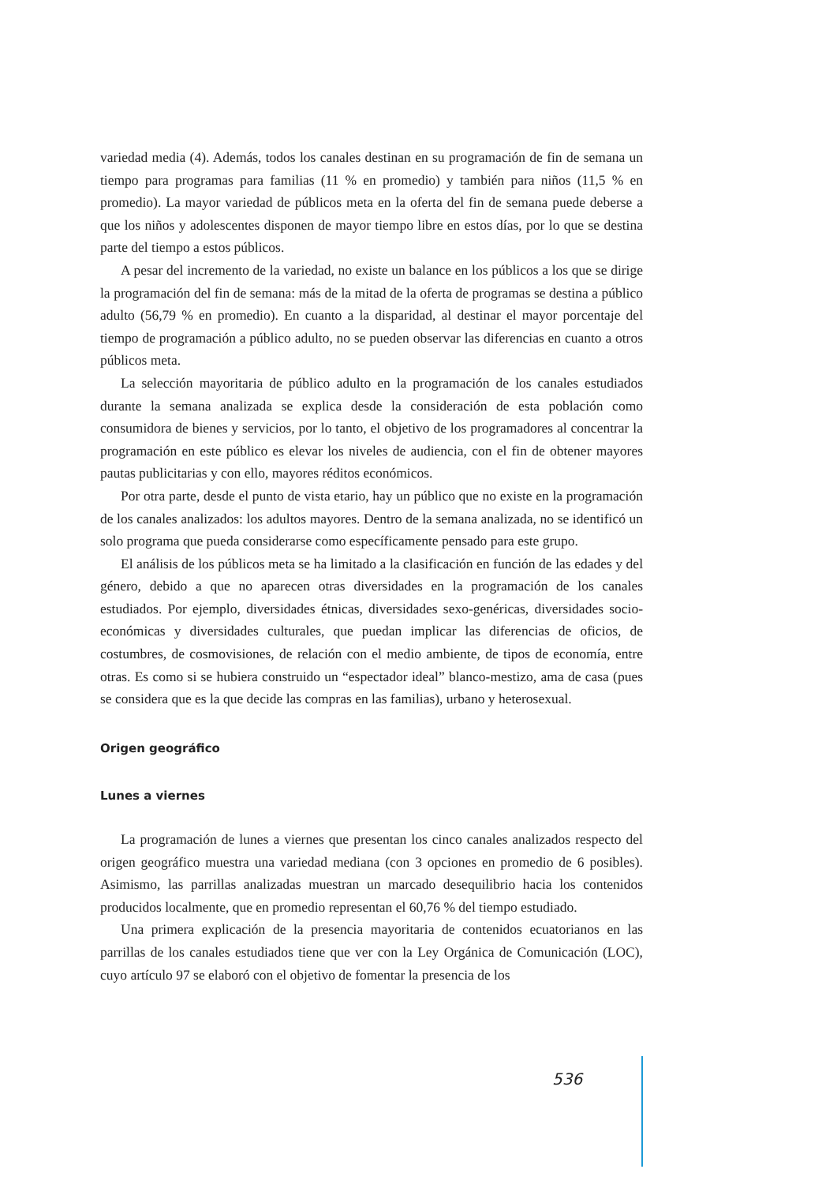variedad media (4). Además, todos los canales destinan en su programación de fin de semana un tiempo para programas para familias (11 % en promedio) y también para niños (11,5 % en promedio). La mayor variedad de públicos meta en la oferta del fin de semana puede deberse a que los niños y adolescentes disponen de mayor tiempo libre en estos días, por lo que se destina parte del tiempo a estos públicos.
A pesar del incremento de la variedad, no existe un balance en los públicos a los que se dirige la programación del fin de semana: más de la mitad de la oferta de programas se destina a público adulto (56,79 % en promedio). En cuanto a la disparidad, al destinar el mayor porcentaje del tiempo de programación a público adulto, no se pueden observar las diferencias en cuanto a otros públicos meta.
La selección mayoritaria de público adulto en la programación de los canales estudiados durante la semana analizada se explica desde la consideración de esta población como consumidora de bienes y servicios, por lo tanto, el objetivo de los programadores al concentrar la programación en este público es elevar los niveles de audiencia, con el fin de obtener mayores pautas publicitarias y con ello, mayores réditos económicos.
Por otra parte, desde el punto de vista etario, hay un público que no existe en la programación de los canales analizados: los adultos mayores. Dentro de la semana analizada, no se identificó un solo programa que pueda considerarse como específicamente pensado para este grupo.
El análisis de los públicos meta se ha limitado a la clasificación en función de las edades y del género, debido a que no aparecen otras diversidades en la programación de los canales estudiados. Por ejemplo, diversidades étnicas, diversidades sexo-genéricas, diversidades socio-económicas y diversidades culturales, que puedan implicar las diferencias de oficios, de costumbres, de cosmovisiones, de relación con el medio ambiente, de tipos de economía, entre otras. Es como si se hubiera construido un “espectador ideal” blanco-mestizo, ama de casa (pues se considera que es la que decide las compras en las familias), urbano y heterosexual.
Origen geográfico
Lunes a viernes
La programación de lunes a viernes que presentan los cinco canales analizados respecto del origen geográfico muestra una variedad mediana (con 3 opciones en promedio de 6 posibles). Asimismo, las parrillas analizadas muestran un marcado desequilibrio hacia los contenidos producidos localmente, que en promedio representan el 60,76 % del tiempo estudiado.
Una primera explicación de la presencia mayoritaria de contenidos ecuatorianos en las parrillas de los canales estudiados tiene que ver con la Ley Orgánica de Comunicación (LOC), cuyo artículo 97 se elaboró con el objetivo de fomentar la presencia de los
536